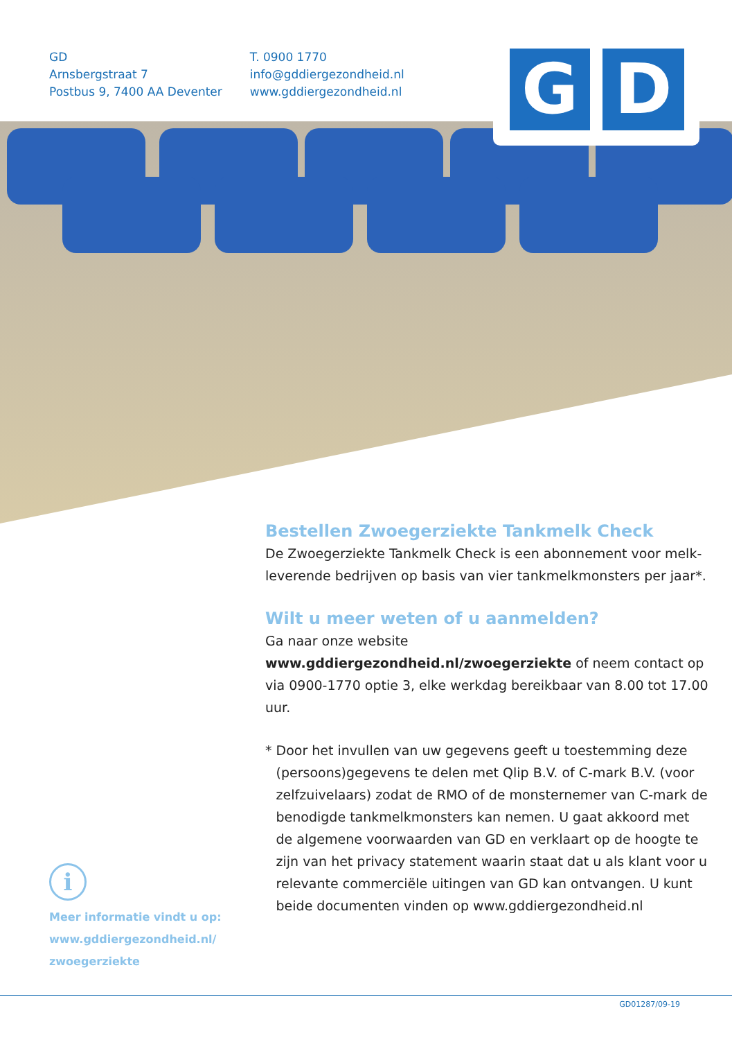GD
Arnsbergstraat 7
Postbus 9, 7400 AA Deventer
T. 0900 1770
info@gddiergezondheid.nl
www.gddiergezondheid.nl
G D
Bestellen Zwoegerziekte Tankmelk Check
De Zwoegerziekte Tankmelk Check is een abonnement voor melk-leverende bedrijven op basis van vier tankmelkmonsters per jaar*.
Wilt u meer weten of u aanmelden?
Ga naar onze website www.gddiergezondheid.nl/zwoegerziekte of neem contact op via 0900-1770 optie 3, elke werkdag bereikbaar van 8.00 tot 17.00 uur.
* Door het invullen van uw gegevens geeft u toestemming deze (persoons)gegevens te delen met Qlip B.V. of C-mark B.V. (voor zelfzuivelaars) zodat de RMO of de monsternemer van C-mark de benodigde tankmelkmonsters kan nemen. U gaat akkoord met de algemene voorwaarden van GD en verklaart op de hoogte te zijn van het privacy statement waarin staat dat u als klant voor u relevante commerciële uitingen van GD kan ontvangen. U kunt beide documenten vinden op www.gddiergezondheid.nl
i
Meer informatie vindt u op:
www.gddiergezondheid.nl/
zwoegerziekte
GD01287/09-19